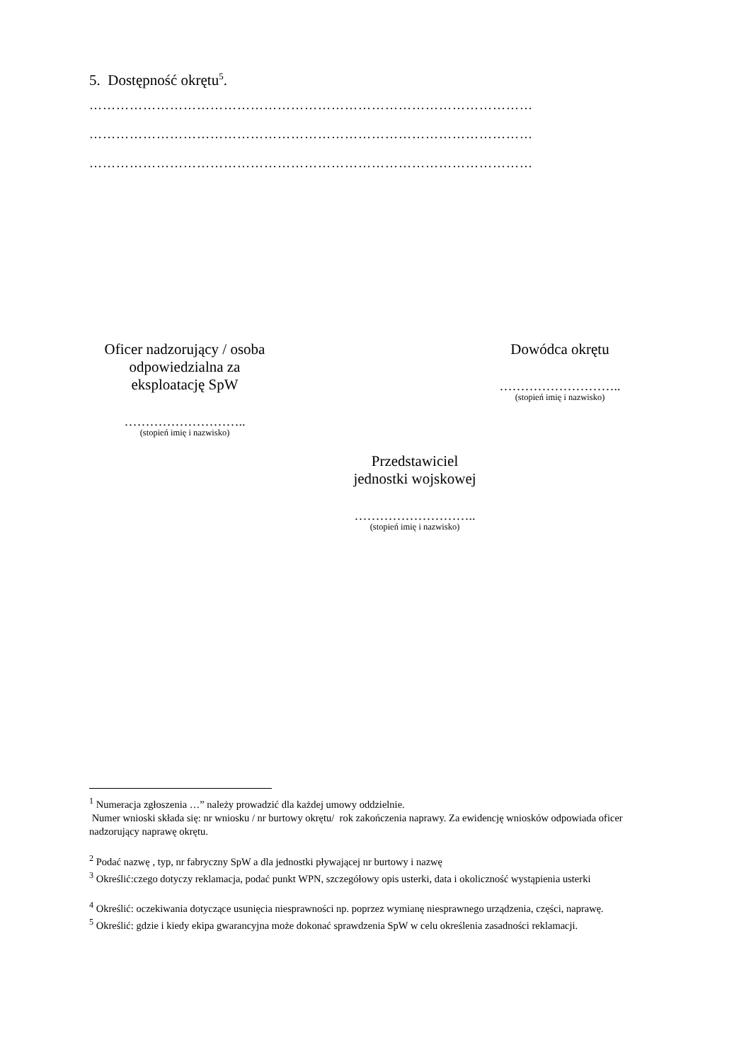5. Dostępność okrętu<sup>5</sup>.
………………………………………………………………………………………
………………………………………………………………………………………
………………………………………………………………………………………
Oficer nadzorujący / osoba
odpowiedzialna za
eksploatację SpW
………………………..
(stopień imię i nazwisko)
Dowódca okrętu
………………………..
(stopień imię i nazwisko)
Przedstawiciel
jednostki wojskowej
………………………..
(stopień imię i nazwisko)
<sup>1</sup> Numeracja zgłoszenia …” należy prowadzić dla każdej umowy oddzielnie.
Numer wnioski składa się: nr wniosku / nr burtowy okrętu/ rok zakończenia naprawy. Za ewidencję wniosków odpowiada oficer nadzorujący naprawę okrętu.
<sup>2</sup> Podać nazwę , typ, nr fabryczny SpW a dla jednostki pływającej nr burtowy i nazwę
<sup>3</sup> Określić:czego dotyczy reklamacja, podać punkt WPN, szczegółowy opis usterki, data i okoliczność wystąpienia usterki
<sup>4</sup> Określić: oczekiwania dotyczące usunięcia niesprawności np. poprzez wymianę niesprawnego urządzenia, części, naprawę.
<sup>5</sup> Określić: gdzie i kiedy ekipa gwarancyjna może dokonać sprawdzenia SpW w celu określenia zasadności reklamacji.